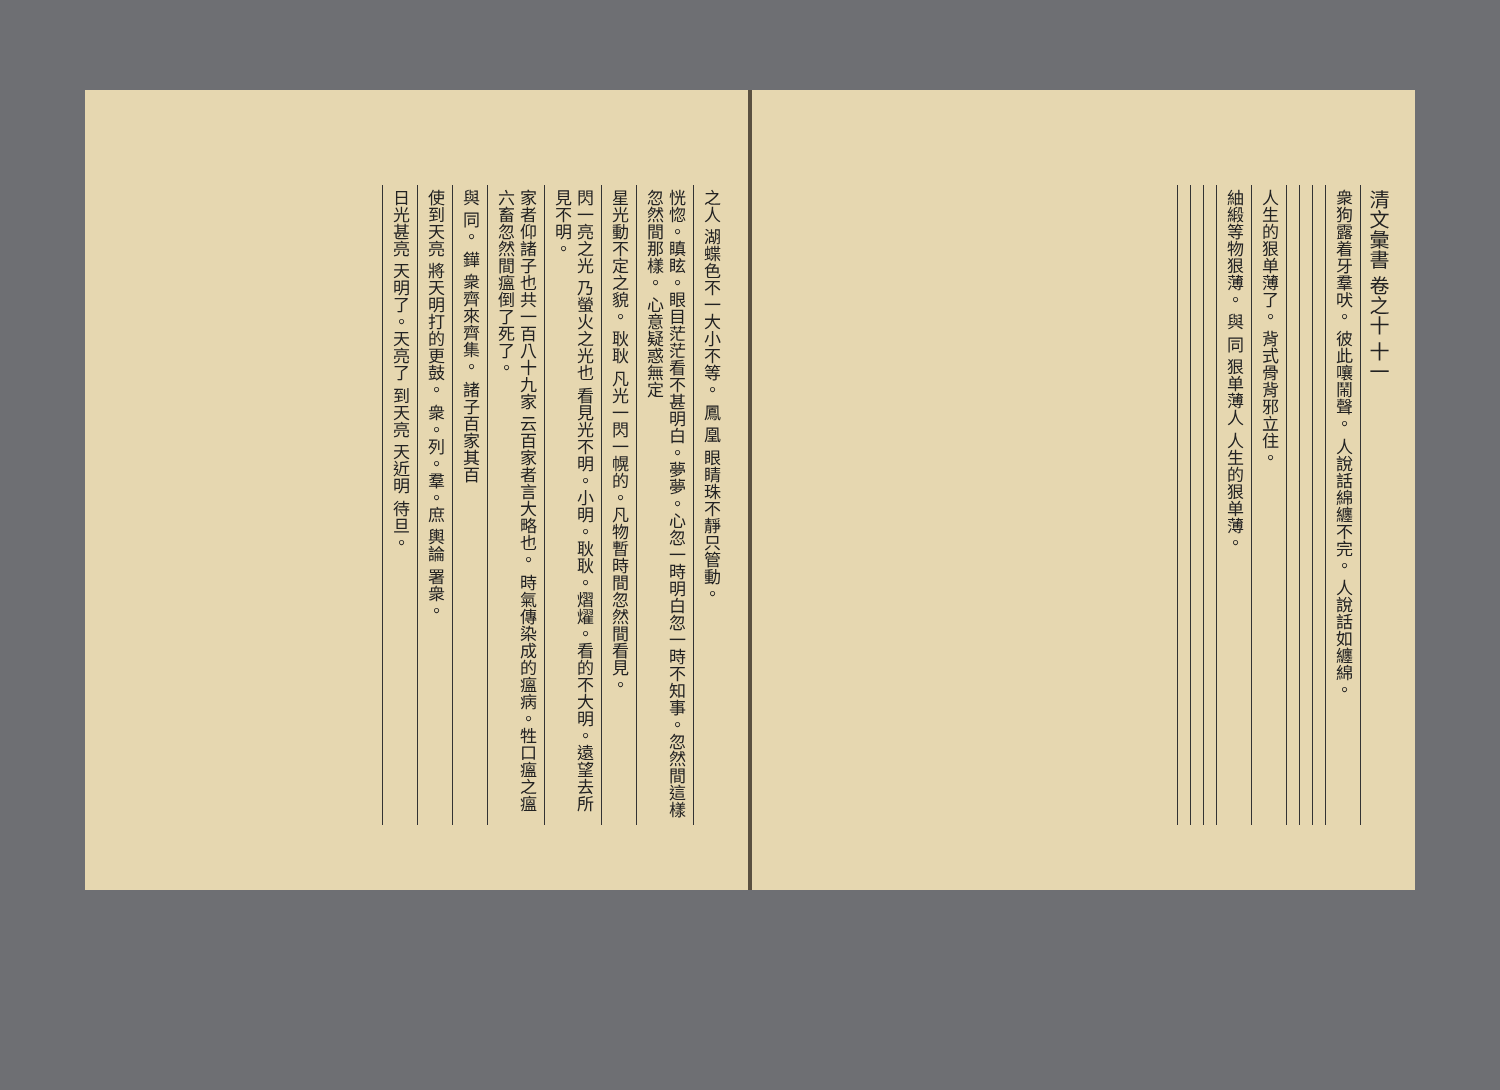之人 湖蝶色不一大小不等。 鳳 凰 眼睛珠不靜只管動。
恍惚。瞋眩。眼目茫茫看不甚明白。夢夢。心忽一時明白忽一時不知事。忽然間這樣忽然間那樣。 心意疑惑無定
星光動不定之貌。 耿耿 凡光一閃一幌的。凡物暫時間忽然間看見。
閃一亮之光 乃螢火之光也 看見光不明。小明。耿耿。熠燿。看的不大明。遠望去所見不明。
家者仰諸子也共一百八十九家 云百家者言大略也。 時氣傳染成的瘟病。牲口瘟之瘟 六畜忽然間瘟倒了死了。
與 同。 鏵 衆齊來齊集。 諸子百家其百
使到天亮 將天明打的更鼓。 衆。列。羣。庶 輿論 署衆。
日光甚亮 天明了。天亮了 到天亮 天近明 待旦。
清文彙書 卷之十 十一
衆狗露着牙羣吠。 彼此嚷鬧聲。 人說話綿纏不完。 人說話如纏綿。
人生的狠单薄了。 背式骨背邪立住。
紬緞等物狠薄。 與 同 狠单薄人 人生的狠单薄。